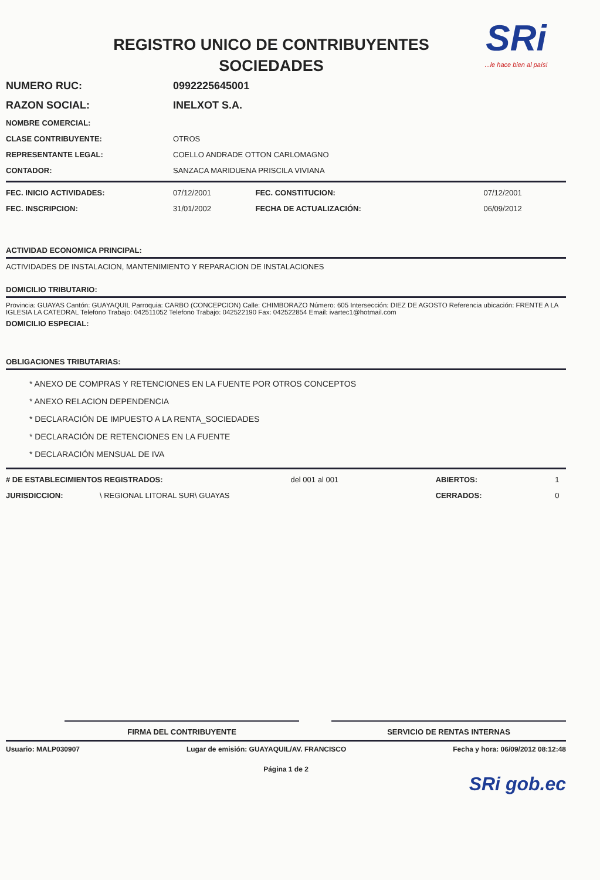REGISTRO UNICO DE CONTRIBUYENTES
SOCIEDADES
SRi...le hace bien al país!
| NUMERO RUC: | 0992225645001 |
| RAZON SOCIAL: | INELXOT S.A. |
| NOMBRE COMERCIAL: | |
| CLASE CONTRIBUYENTE: | OTROS |
| REPRESENTANTE LEGAL: | COELLO ANDRADE OTTON CARLOMAGNO |
| CONTADOR: | SANZACA MARIDUENA PRISCILA VIVIANA |
| FEC. INICIO ACTIVIDADES: | 07/12/2001 | FEC. CONSTITUCION: | 07/12/2001 |
| FEC. INSCRIPCION: | 31/01/2002 | FECHA DE ACTUALIZACIÓN: | 06/09/2012 |
ACTIVIDAD ECONOMICA PRINCIPAL:
ACTIVIDADES DE INSTALACION, MANTENIMIENTO Y REPARACION DE INSTALACIONES
DOMICILIO TRIBUTARIO:
Provincia: GUAYAS Cantón: GUAYAQUIL Parroquia: CARBO (CONCEPCION) Calle: CHIMBORAZO Número: 605 Intersección: DIEZ DE AGOSTO Referencia ubicación: FRENTE A LA IGLESIA LA CATEDRAL Telefono Trabajo: 042511052 Telefono Trabajo: 042522190 Fax: 042522854 Email: ivartec1@hotmail.com
DOMICILIO ESPECIAL:
OBLIGACIONES TRIBUTARIAS:
* ANEXO DE COMPRAS Y RETENCIONES EN LA FUENTE POR OTROS CONCEPTOS
* ANEXO RELACION DEPENDENCIA
* DECLARACIÓN DE IMPUESTO A LA RENTA_SOCIEDADES
* DECLARACIÓN DE RETENCIONES EN LA FUENTE
* DECLARACIÓN MENSUAL DE IVA
| # DE ESTABLECIMIENTOS REGISTRADOS: | | del 001 al 001 | ABIERTOS: | 1 |
| JURISDICCION: | \ REGIONAL LITORAL SUR\ GUAYAS | | CERRADOS: | 0 |
FIRMA DEL CONTRIBUYENTE SERVICIO DE RENTAS INTERNAS
Usuario: MALP030907 Lugar de emisión: GUAYAQUIL/AV. FRANCISCO Fecha y hora: 06/09/2012 08:12:48
Página 1 de 2
SRi gob.ec